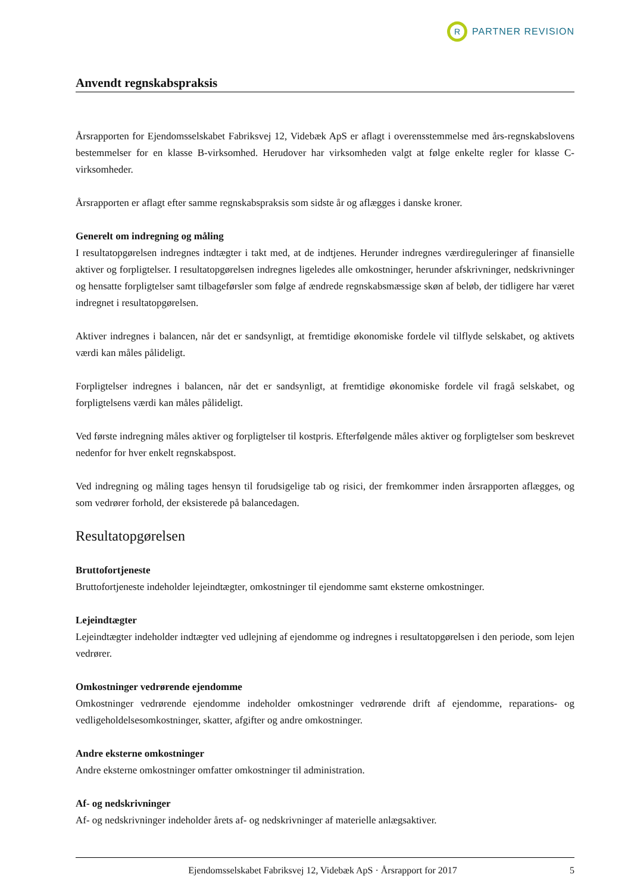R
PARTNER REVISION
Anvendt regnskabspraksis
Årsrapporten for Ejendomsselskabet Fabriksvej 12, Videbæk ApS er aflagt i overensstemmelse med års-regnskabslovens bestemmelser for en klasse B-virksomhed. Herudover har virksomheden valgt at følge enkelte regler for klasse C-virksomheder.
Årsrapporten er aflagt efter samme regnskabspraksis som sidste år og aflægges i danske kroner.
Generelt om indregning og måling
I resultatopgørelsen indregnes indtægter i takt med, at de indtjenes. Herunder indregnes værdireguleringer af finansielle aktiver og forpligtelser. I resultatopgørelsen indregnes ligeledes alle omkostninger, herunder afskrivninger, nedskrivninger og hensatte forpligtelser samt tilbageførsler som følge af ændrede regnskabsmæssige skøn af beløb, der tidligere har været indregnet i resultatopgørelsen.
Aktiver indregnes i balancen, når det er sandsynligt, at fremtidige økonomiske fordele vil tilflyde selskabet, og aktivets værdi kan måles pålideligt.
Forpligtelser indregnes i balancen, når det er sandsynligt, at fremtidige økonomiske fordele vil fragå selskabet, og forpligtelsens værdi kan måles pålideligt.
Ved første indregning måles aktiver og forpligtelser til kostpris. Efterfølgende måles aktiver og forpligtelser som beskrevet nedenfor for hver enkelt regnskabspost.
Ved indregning og måling tages hensyn til forudsigelige tab og risici, der fremkommer inden årsrapporten aflægges, og som vedrører forhold, der eksisterede på balancedagen.
Resultatopgørelsen
Bruttofortjeneste
Bruttofortjeneste indeholder lejeindtægter, omkostninger til ejendomme samt eksterne omkostninger.
Lejeindtægter
Lejeindtægter indeholder indtægter ved udlejning af ejendomme og indregnes i resultatopgørelsen i den periode, som lejen vedrører.
Omkostninger vedrørende ejendomme
Omkostninger vedrørende ejendomme indeholder omkostninger vedrørende drift af ejendomme, reparations- og vedligeholdelsesomkostninger, skatter, afgifter og andre omkostninger.
Andre eksterne omkostninger
Andre eksterne omkostninger omfatter omkostninger til administration.
Af- og nedskrivninger
Af- og nedskrivninger indeholder årets af- og nedskrivninger af materielle anlægsaktiver.
Ejendomsselskabet Fabriksvej 12, Videbæk ApS · Årsrapport for 2017 5